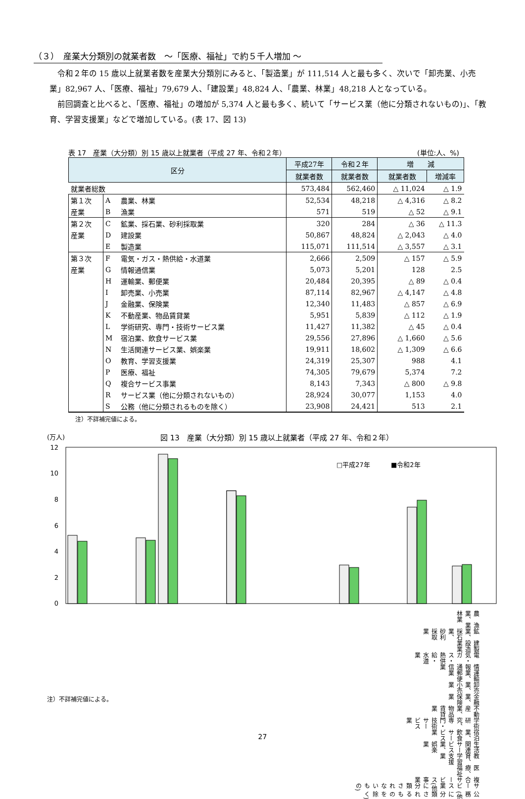（３）　産業大分類別の就業者数　～「医療、福祉」で約５千人増加 ～
令和２年の 15 歳以上就業者数を産業大分類別にみると、「製造業」が 111,514 人と最も多く、次いで「卸売業、小売業」82,967 人、「医療、福祉」79,679 人、「建設業」48,824 人、「農業、林業」48,218 人となっている。
前回調査と比べると、「医療、福祉」の増加が 5,374 人と最も多く、続いて「サービス業（他に分類されないもの)」、「教育、学習支援業」などで増加している。(表 17、図 13)
表 17　産業（大分類）別 15 歳以上就業者（平成 27 年、令和２年） (単位:人、%)
| 区分 | | | 平成27年 | 令和２年 | 増 減 | |
| --- | --- | --- | --- | --- | --- | --- |
| | | | 就業者数 | 就業者数 | 就業者数 | 増減率 |
| 就業者総数 | | | 573,484 | 562,460 | △ 11,024 | △ 1.9 |
| 第１次 | A | 農業、林業 | 52,534 | 48,218 | △ 4,316 | △ 8.2 |
| 産業 | B | 漁業 | 571 | 519 | △ 52 | △ 9.1 |
| 第２次 | C | 鉱業、採石業、砂利採取業 | 320 | 284 | △ 36 | △ 11.3 |
| 産業 | D | 建設業 | 50,867 | 48,824 | △ 2,043 | △ 4.0 |
| | E | 製造業 | 115,071 | 111,514 | △ 3,557 | △ 3.1 |
| 第３次 | F | 電気・ガス・熱供給・水道業 | 2,666 | 2,509 | △ 157 | △ 5.9 |
| 産業 | G | 情報通信業 | 5,073 | 5,201 | 128 | 2.5 |
| | H | 運輸業、郵便業 | 20,484 | 20,395 | △ 89 | △ 0.4 |
| | I | 卸売業、小売業 | 87,114 | 82,967 | △ 4,147 | △ 4.8 |
| | J | 金融業、保険業 | 12,340 | 11,483 | △ 857 | △ 6.9 |
| | K | 不動産業、物品賃貸業 | 5,951 | 5,839 | △ 112 | △ 1.9 |
| | L | 学術研究、専門・技術サービス業 | 11,427 | 11,382 | △ 45 | △ 0.4 |
| | M | 宿泊業、飲食サービス業 | 29,556 | 27,896 | △ 1,660 | △ 5.6 |
| | N | 生活関連サービス業、娯楽業 | 19,911 | 18,602 | △ 1,309 | △ 6.6 |
| | O | 教育、学習支援業 | 24,319 | 25,307 | 988 | 4.1 |
| | P | 医療、福祉 | 74,305 | 79,679 | 5,374 | 7.2 |
| | Q | 複合サービス事業 | 8,143 | 7,343 | △ 800 | △ 9.8 |
| | R | サービス業（他に分類されないもの） | 28,924 | 30,077 | 1,153 | 4.0 |
| | S | 公務（他に分類されるものを除く） | 23,908 | 24,421 | 513 | 2.1 |
注）不詳補完値による。
(万人) 図 13　産業（大分類）別 15 歳以上就業者（平成 27 年、令和２年）
12
10
8
6
4
2
0
□平成27年
■令和2年
農業、林業 漁業 鉱業、採石業、砂利採取業 建設業 製造業 電気・ガス・熱供給・水道業 情報通信業 運輸業、郵便業 卸売業、小売業 金融業、保険業 不動産業、物品賃貸業 学術研究、専門・技術サービス業 宿泊業、飲食サービス業 生活関連サービス業、娯楽業 教育、学習支援業 医療、福祉 複合サービス事業 サービス業(他に分類されないもの) 公務(他に分類されるものを除く)
注）不詳補完値による。
27